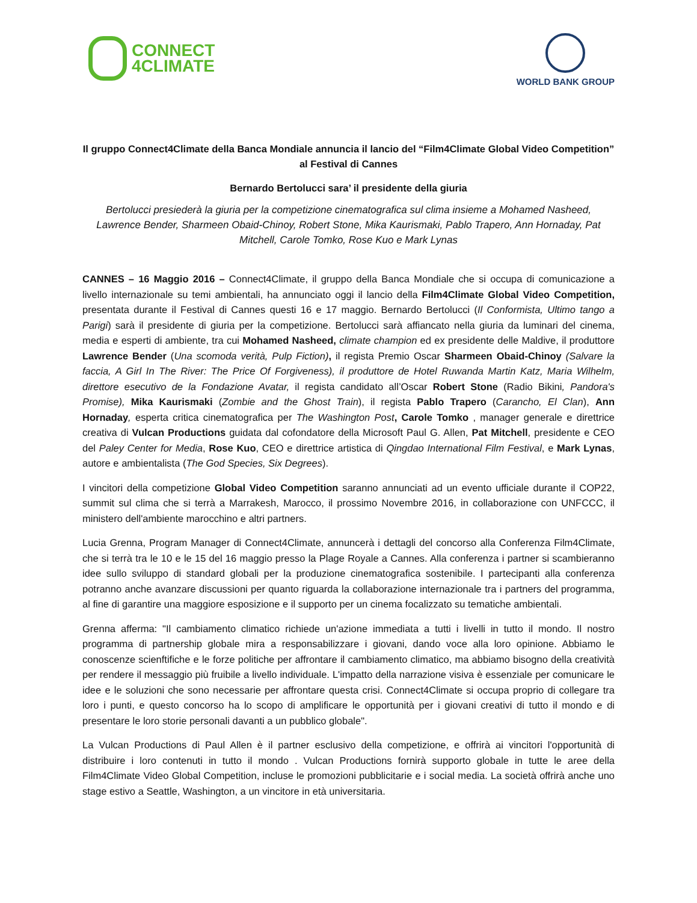CONNECT
4CLIMATE
WORLD BANK GROUP
Il gruppo Connect4Climate della Banca Mondiale annuncia il lancio del “Film4Climate Global Video Competition” al Festival di Cannes
Bernardo Bertolucci sara’ il presidente della giuria
Bertolucci presiederà la giuria per la competizione cinematografica sul clima insieme a Mohamed Nasheed, Lawrence Bender, Sharmeen Obaid-Chinoy, Robert Stone, Mika Kaurismaki, Pablo Trapero, Ann Hornaday, Pat Mitchell, Carole Tomko, Rose Kuo e Mark Lynas
CANNES – 16 Maggio 2016 – Connect4Climate, il gruppo della Banca Mondiale che si occupa di comunicazione a livello internazionale su temi ambientali, ha annunciato oggi il lancio della Film4Climate Global Video Competition, presentata durante il Festival di Cannes questi 16 e 17 maggio. Bernardo Bertolucci (Il Conformista, Ultimo tango a Parigi) sarà il presidente di giuria per la competizione. Bertolucci sarà affiancato nella giuria da luminari del cinema, media e esperti di ambiente, tra cui Mohamed Nasheed, climate champion ed ex presidente delle Maldive, il produttore Lawrence Bender (Una scomoda verità, Pulp Fiction), il regista Premio Oscar Sharmeen Obaid-Chinoy (Salvare la faccia, A Girl In The River: The Price Of Forgiveness), il produttore de Hotel Ruwanda Martin Katz, Maria Wilhelm, direttore esecutivo de la Fondazione Avatar, il regista candidato all’Oscar Robert Stone (Radio Bikini, Pandora's Promise), Mika Kaurismaki (Zombie and the Ghost Train), il regista Pablo Trapero (Carancho, El Clan), Ann Hornaday, esperta critica cinematografica per The Washington Post, Carole Tomko , manager generale e direttrice creativa di Vulcan Productions guidata dal cofondatore della Microsoft Paul G. Allen, Pat Mitchell, presidente e CEO del Paley Center for Media, Rose Kuo, CEO e direttrice artistica di Qingdao International Film Festival, e Mark Lynas, autore e ambientalista (The God Species, Six Degrees).
I vincitori della competizione Global Video Competition saranno annunciati ad un evento ufficiale durante il COP22, summit sul clima che si terrà a Marrakesh, Marocco, il prossimo Novembre 2016, in collaborazione con UNFCCC, il ministero dell'ambiente marocchino e altri partners.
Lucia Grenna, Program Manager di Connect4Climate, annuncerà i dettagli del concorso alla Conferenza Film4Climate, che si terrà tra le 10 e le 15 del 16 maggio presso la Plage Royale a Cannes. Alla conferenza i partner si scambieranno idee sullo sviluppo di standard globali per la produzione cinematografica sostenibile. I partecipanti alla conferenza potranno anche avanzare discussioni per quanto riguarda la collaborazione internazionale tra i partners del programma, al fine di garantire una maggiore esposizione e il supporto per un cinema focalizzato su tematiche ambientali.
Grenna afferma: "Il cambiamento climatico richiede un'azione immediata a tutti i livelli in tutto il mondo. Il nostro programma di partnership globale mira a responsabilizzare i giovani, dando voce alla loro opinione. Abbiamo le conoscenze scienftifiche e le forze politiche per affrontare il cambiamento climatico, ma abbiamo bisogno della creatività per rendere il messaggio più fruibile a livello individuale. L'impatto della narrazione visiva è essenziale per comunicare le idee e le soluzioni che sono necessarie per affrontare questa crisi. Connect4Climate si occupa proprio di collegare tra loro i punti, e questo concorso ha lo scopo di amplificare le opportunità per i giovani creativi di tutto il mondo e di presentare le loro storie personali davanti a un pubblico globale".
La Vulcan Productions di Paul Allen è il partner esclusivo della competizione, e offrirà ai vincitori l'opportunità di distribuire i loro contenuti in tutto il mondo . Vulcan Productions fornirà supporto globale in tutte le aree della Film4Climate Video Global Competition, incluse le promozioni pubblicitarie e i social media. La società offrirà anche uno stage estivo a Seattle, Washington, a un vincitore in età universitaria.